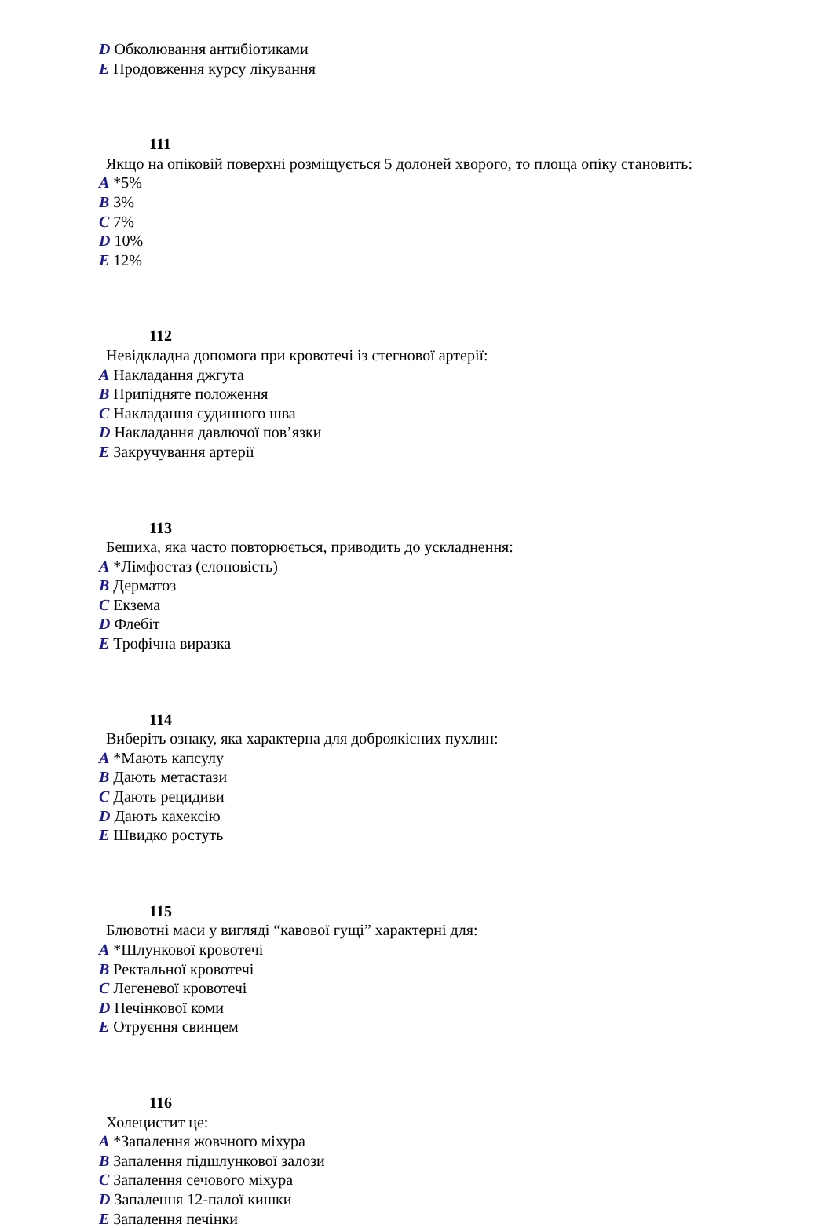D Обколювання антибіотиками
E Продовження курсу лікування
111
Якщо на опіковій поверхні розміщується 5 долоней хворого, то площа опіку становить:
A *5%
B 3%
C 7%
D 10%
E 12%
112
Невідкладна допомога при кровотечі із стегнової артерії:
A Накладання джгута
B Припідняте положення
C Накладання судинного шва
D Накладання давлючої пов’язки
E Закручування артерії
113
Бешиха, яка часто повторюється, приводить до ускладнення:
A *Лімфостаз (слоновість)
B Дерматоз
C Екзема
D Флебіт
E Трофічна виразка
114
Виберіть ознаку, яка характерна для доброякісних пухлин:
A *Мають капсулу
B Дають метастази
C Дають рецидиви
D Дають кахексію
E Швидко ростуть
115
Блювотні маси у вигляді “кавової гущі” характерні для:
A *Шлункової кровотечі
B Ректальної кровотечі
C Легеневої кровотечі
D Печінкової коми
E Отруєння свинцем
116
Холецистит це:
A *Запалення жовчного міхура
B Запалення підшлункової залози
C Запалення сечового міхура
D Запалення 12-палої кишки
E Запалення печінки